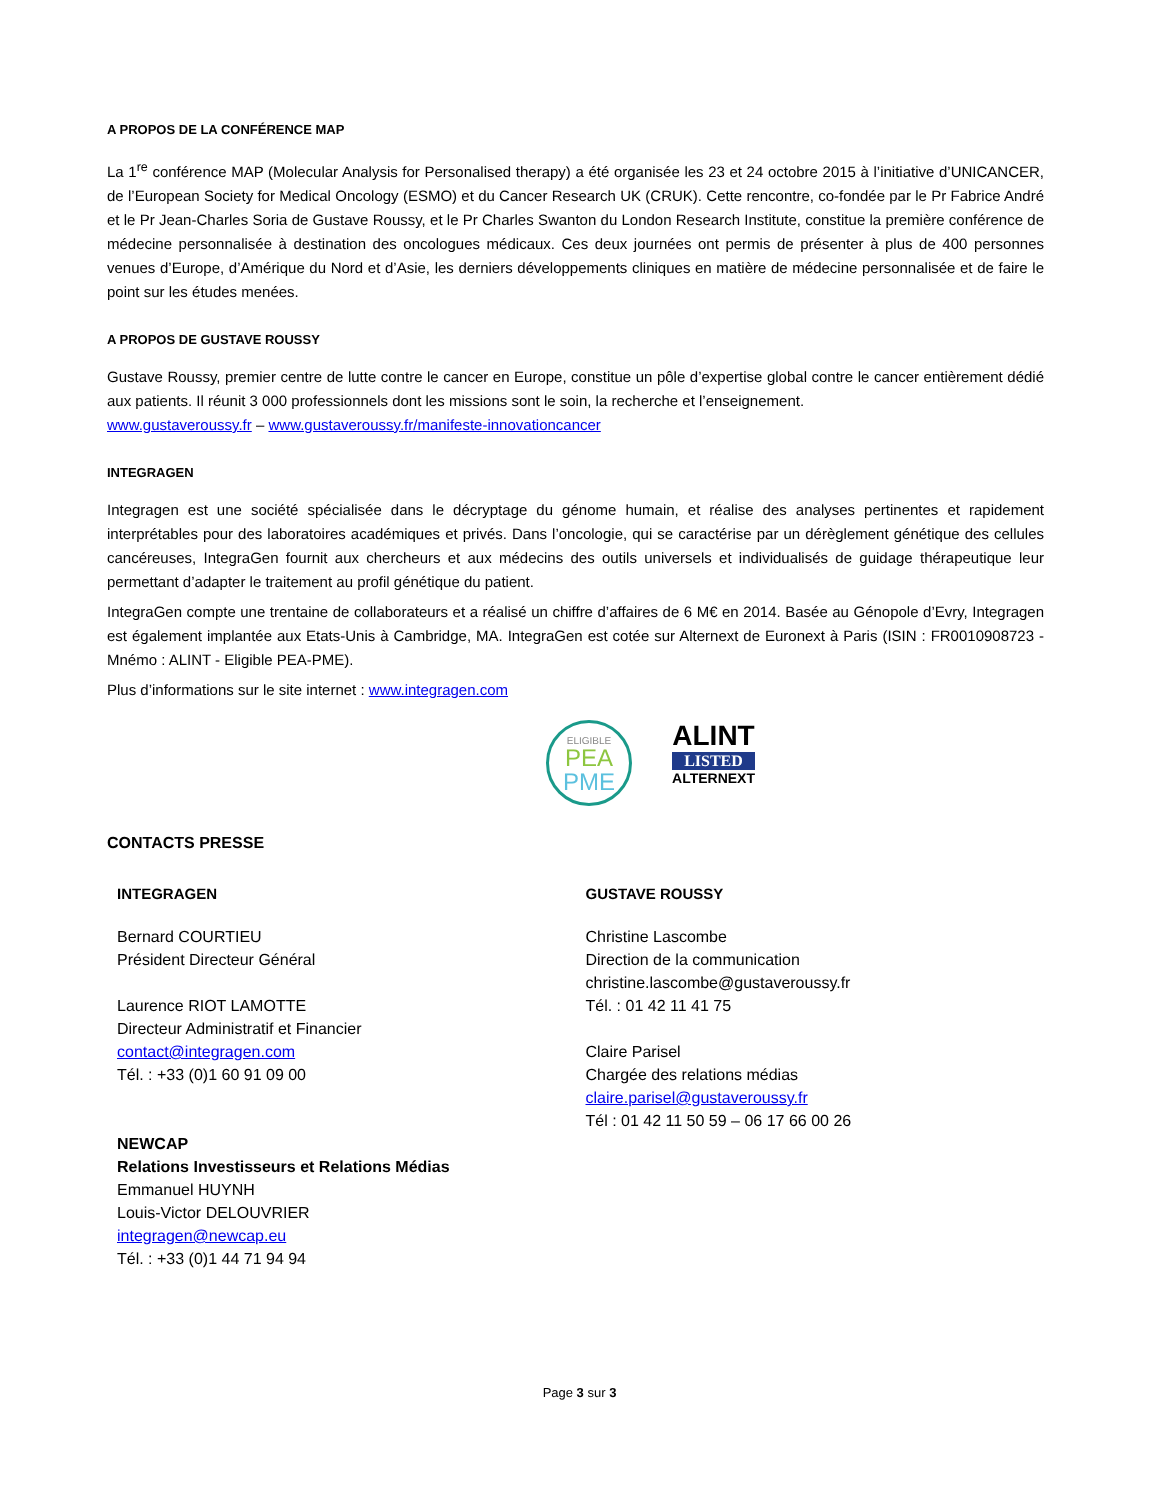A PROPOS DE LA CONFÉRENCE MAP
La 1<sup>re</sup> conférence MAP (Molecular Analysis for Personalised therapy) a été organisée les 23 et 24 octobre 2015 à l’initiative d’UNICANCER, de l’European Society for Medical Oncology (ESMO) et du Cancer Research UK (CRUK). Cette rencontre, co-fondée par le Pr Fabrice André et le Pr Jean-Charles Soria de Gustave Roussy, et le Pr Charles Swanton du London Research Institute, constitue la première conférence de médecine personnalisée à destination des oncologues médicaux. Ces deux journées ont permis de présenter à plus de 400 personnes venues d’Europe, d’Amérique du Nord et d’Asie, les derniers développements cliniques en matière de médecine personnalisée et de faire le point sur les études menées.
A PROPOS DE GUSTAVE ROUSSY
Gustave Roussy, premier centre de lutte contre le cancer en Europe, constitue un pôle d’expertise global contre le cancer entièrement dédié aux patients. Il réunit 3 000 professionnels dont les missions sont le soin, la recherche et l’enseignement.
www.gustaveroussy.fr – www.gustaveroussy.fr/manifeste-innovationcancer
INTEGRAGEN
Integragen est une société spécialisée dans le décryptage du génome humain, et réalise des analyses pertinentes et rapidement interprétables pour des laboratoires académiques et privés. Dans l’oncologie, qui se caractérise par un dérèglement génétique des cellules cancéreuses, IntegraGen fournit aux chercheurs et aux médecins des outils universels et individualisés de guidage thérapeutique leur permettant d’adapter le traitement au profil génétique du patient.
IntegraGen compte une trentaine de collaborateurs et a réalisé un chiffre d’affaires de 6 M€ en 2014. Basée au Génopole d’Evry, Integragen est également implantée aux Etats-Unis à Cambridge, MA. IntegraGen est cotée sur Alternext de Euronext à Paris (ISIN : FR0010908723 - Mnémo : ALINT - Eligible PEA-PME).
Plus d’informations sur le site internet : www.integragen.com
ELIGIBLE
PEA
PME
ALINT
LISTED
ALTERNEXT
CONTACTS PRESSE
INTEGRAGEN
Bernard COURTIEU
Président Directeur Général
Laurence RIOT LAMOTTE
Directeur Administratif et Financier
contact@integragen.com
Tél. : +33 (0)1 60 91 09 00
NEWCAP
Relations Investisseurs et Relations Médias
Emmanuel HUYNH
Louis-Victor DELOUVRIER
integragen@newcap.eu
Tél. : +33 (0)1 44 71 94 94
GUSTAVE ROUSSY
Christine Lascombe
Direction de la communication
christine.lascombe@gustaveroussy.fr
Tél. : 01 42 11 41 75
Claire Parisel
Chargée des relations médias
claire.parisel@gustaveroussy.fr
Tél : 01 42 11 50 59 – 06 17 66 00 26
Page 3 sur 3